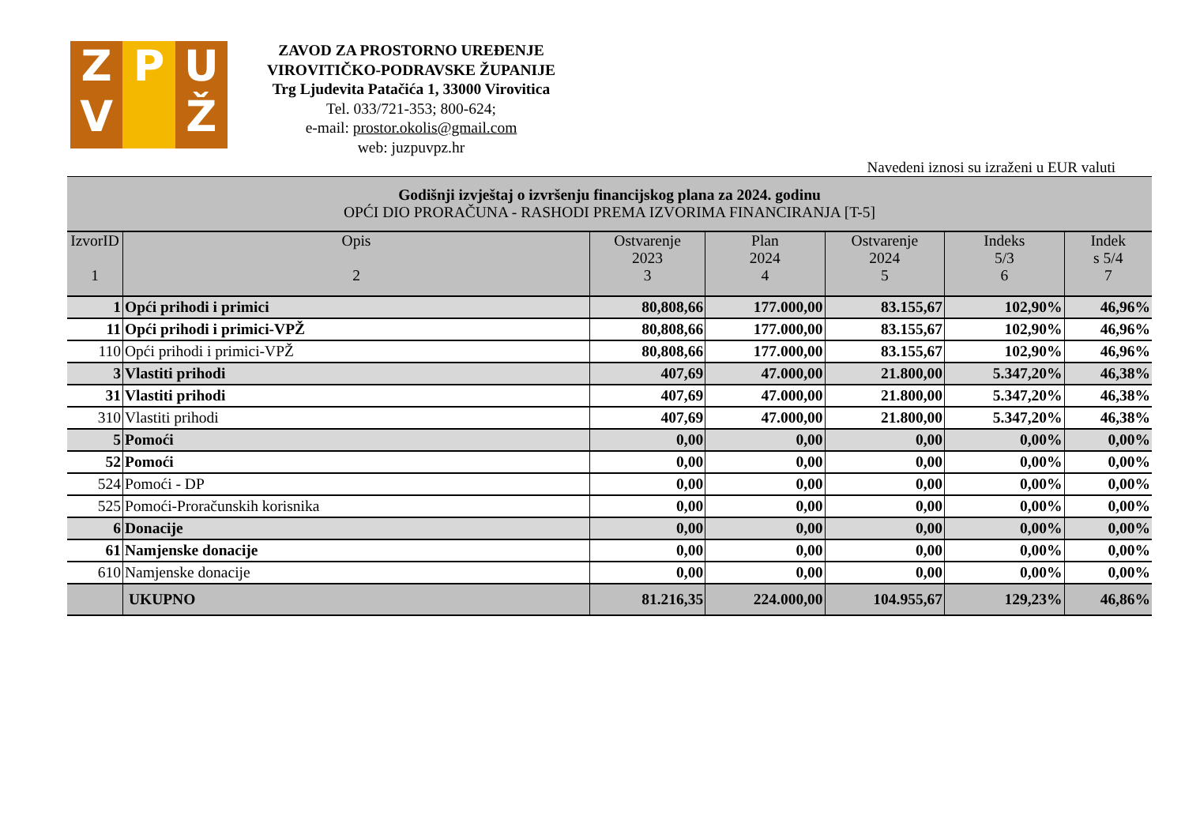Z
V
P U
Ž
ZAVOD ZA PROSTORNO UREĐENJE
VIROVITIČKO-PODRAVSKE ŽUPANIJE
Trg Ljudevita Patačića 1, 33000 Virovitica
Tel. 033/721-353; 800-624;
e-mail: prostor.okolis@gmail.com
web: juzpuvpz.hr
Navedeni iznosi su izraženi u EUR valuti
| Godišnji izvještaj o izvršenju financijskog plana za 2024. godinu OPĆI DIO PRORAČUNA - RASHODI PREMA IZVORIMA FINANCIRANJA [T-5] | | | | | | |
| --- | --- | --- | --- | --- | --- | --- |
| IzvorID 1 | Opis 2 | Ostvarenje 2023 3 | Plan 2024 4 | Ostvarenje 2024 5 | Indeks 5/3 6 | Indek s 5/4 7 |
| 1 | Opći prihodi i primici | 80,808,66 | 177.000,00 | 83.155,67 | 102,90% | 46,96% |
| 11 | Opći prihodi i primici-VPŽ | 80,808,66 | 177.000,00 | 83.155,67 | 102,90% | 46,96% |
| 110 | Opći prihodi i primici-VPŽ | 80,808,66 | 177.000,00 | 83.155,67 | 102,90% | 46,96% |
| 3 | Vlastiti prihodi | 407,69 | 47.000,00 | 21.800,00 | 5.347,20% | 46,38% |
| 31 | Vlastiti prihodi | 407,69 | 47.000,00 | 21.800,00 | 5.347,20% | 46,38% |
| 310 | Vlastiti prihodi | 407,69 | 47.000,00 | 21.800,00 | 5.347,20% | 46,38% |
| 5 | Pomoći | 0,00 | 0,00 | 0,00 | 0,00% | 0,00% |
| 52 | Pomoći | 0,00 | 0,00 | 0,00 | 0,00% | 0,00% |
| 524 | Pomoći - DP | 0,00 | 0,00 | 0,00 | 0,00% | 0,00% |
| 525 | Pomoći-Proračunskih korisnika | 0,00 | 0,00 | 0,00 | 0,00% | 0,00% |
| 6 | Donacije | 0,00 | 0,00 | 0,00 | 0,00% | 0,00% |
| 61 | Namjenske donacije | 0,00 | 0,00 | 0,00 | 0,00% | 0,00% |
| 610 | Namjenske donacije | 0,00 | 0,00 | 0,00 | 0,00% | 0,00% |
| | UKUPNO | 81.216,35 | 224.000,00 | 104.955,67 | 129,23% | 46,86% |